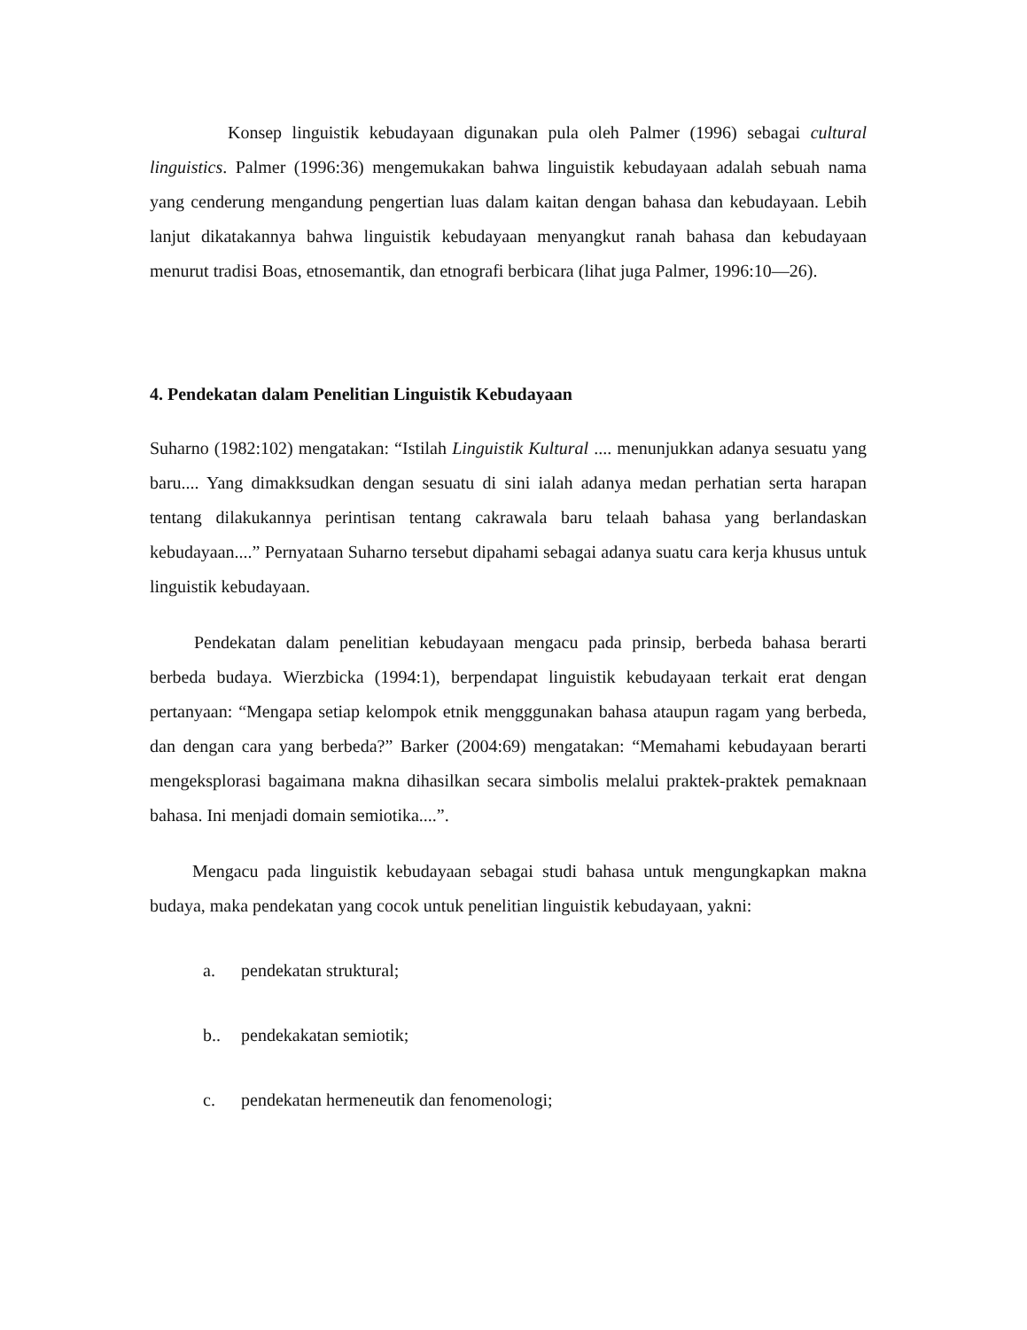Konsep linguistik kebudayaan digunakan pula oleh Palmer (1996) sebagai cultural linguistics. Palmer (1996:36) mengemukakan bahwa linguistik kebudayaan adalah sebuah nama yang cenderung mengandung pengertian luas dalam kaitan dengan bahasa dan kebudayaan. Lebih lanjut dikatakannya bahwa linguistik kebudayaan menyangkut ranah bahasa dan kebudayaan menurut tradisi Boas, etnosemantik, dan etnografi berbicara (lihat juga Palmer, 1996:10—26).
4. Pendekatan dalam Penelitian Linguistik Kebudayaan
Suharno (1982:102) mengatakan: “Istilah Linguistik Kultural .... menunjukkan adanya sesuatu yang baru.... Yang dimakksudkan dengan sesuatu di sini ialah adanya medan perhatian serta harapan tentang dilakukannya perintisan tentang cakrawala baru telaah bahasa yang berlandaskan kebudayaan....” Pernyataan Suharno tersebut dipahami sebagai adanya suatu cara kerja khusus untuk linguistik kebudayaan.
Pendekatan dalam penelitian kebudayaan mengacu pada prinsip, berbeda bahasa berarti berbeda budaya. Wierzbicka (1994:1), berpendapat linguistik kebudayaan terkait erat dengan pertanyaan: “Mengapa setiap kelompok etnik mengggunakan bahasa ataupun ragam yang berbeda, dan dengan cara yang berbeda?” Barker (2004:69) mengatakan: “Memahami kebudayaan berarti mengeksplorasi bagaimana makna dihasilkan secara simbolis melalui praktek-praktek pemaknaan bahasa. Ini menjadi domain semiotika....”.
Mengacu pada linguistik kebudayaan sebagai studi bahasa untuk mengungkapkan makna budaya, maka pendekatan yang cocok untuk penelitian linguistik kebudayaan, yakni:
a. pendekatan struktural;
b.. pendekakatan semiotik;
c. pendekatan hermeneutik dan fenomenologi;